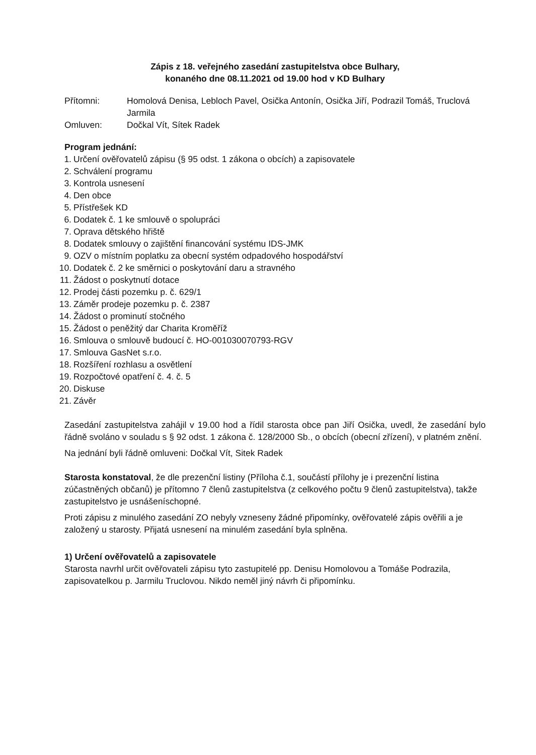Zápis z 18. veřejného zasedání zastupitelstva obce Bulhary,
konaného dne 08.11.2021 od 19.00 hod v KD Bulhary
Přítomni: Homolová Denisa, Lebloch Pavel, Osička Antonín, Osička Jiří, Podrazil Tomáš, Truclová Jarmila
Omluven: Dočkal Vít, Sítek Radek
Program jednání:
1. Určení ověřovatelů zápisu (§ 95 odst. 1 zákona o obcích) a zapisovatele
2. Schválení programu
3. Kontrola usnesení
4. Den obce
5. Přístřešek KD
6. Dodatek č. 1 ke smlouvě o spolupráci
7. Oprava dětského hřiště
8. Dodatek smlouvy o zajištění financování systému IDS-JMK
9. OZV o místním poplatku za obecní systém odpadového hospodářství
10. Dodatek č. 2 ke směrnici o poskytování daru a stravného
11. Žádost o poskytnutí dotace
12. Prodej části pozemku p. č. 629/1
13. Záměr prodeje pozemku p. č. 2387
14. Žádost o prominutí stočného
15. Žádost o peněžitý dar Charita Kroměříž
16. Smlouva o smlouvě budoucí č. HO-001030070793-RGV
17. Smlouva GasNet s.r.o.
18. Rozšíření rozhlasu a osvětlení
19. Rozpočtové opatření č. 4. č. 5
20. Diskuse
21. Závěr
Zasedání zastupitelstva zahájil v 19.00 hod a řídil starosta obce pan Jiří Osička, uvedl, že zasedání bylo řádně svoláno v souladu s § 92 odst. 1 zákona č. 128/2000 Sb., o obcích (obecní zřízení), v platném znění.
Na jednání byli řádně omluveni: Dočkal Vít, Sitek Radek
Starosta konstatoval, že dle prezenční listiny (Příloha č.1, součástí přílohy je i prezenční listina zúčastněných občanů) je přítomno 7 členů zastupitelstva (z celkového počtu 9 členů zastupitelstva), takže zastupitelstvo je usnášeníschopné.
Proti zápisu z minulého zasedání ZO nebyly vzneseny žádné připomínky, ověřovatelé zápis ověřili a je založený u starosty. Přijatá usnesení na minulém zasedání byla splněna.
1) Určení ověřovatelů a zapisovatele
Starosta navrhl určit ověřovateli zápisu tyto zastupitelé pp. Denisu Homolovou a Tomáše Podrazila, zapisovatelkou p. Jarmilu Truclovou. Nikdo neměl jiný návrh či připomínku.